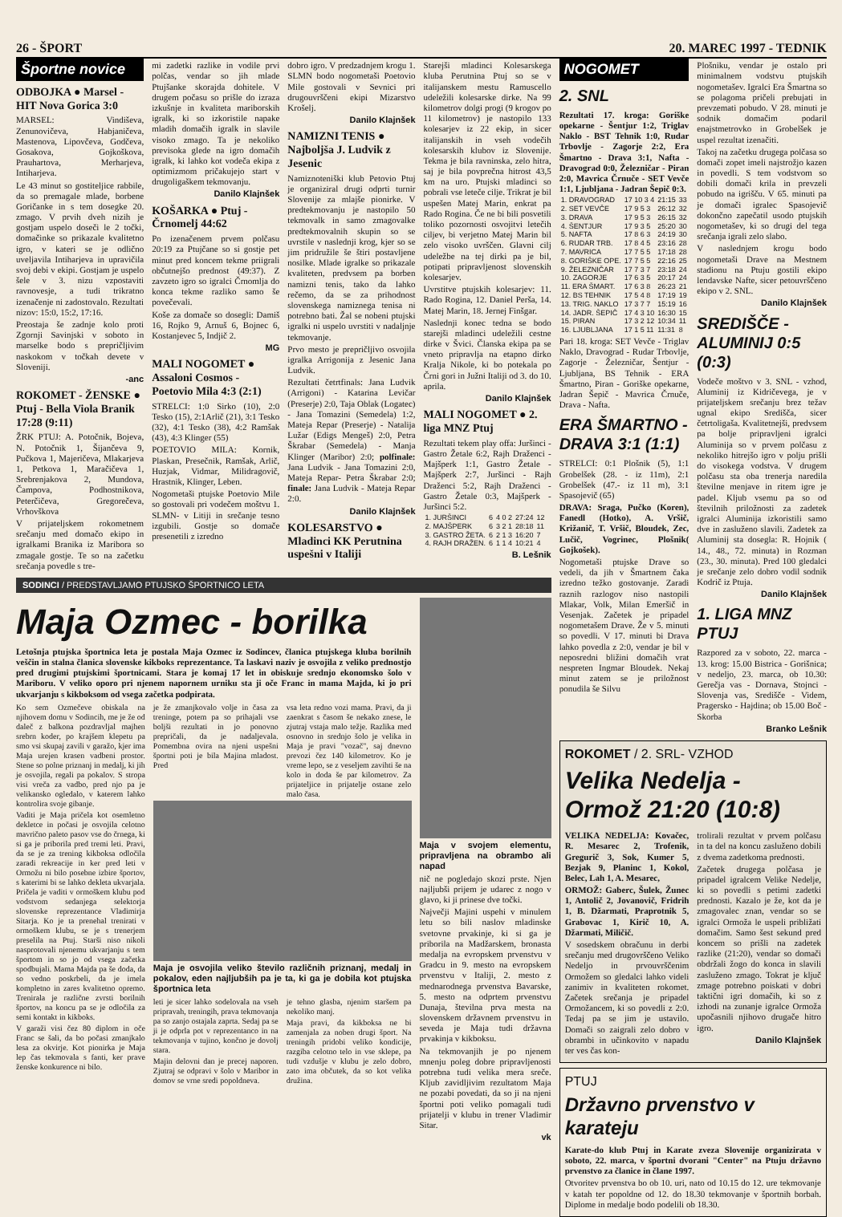26 - ŠPORT 20. MAREC 1997 - TEDNIK
Športne novice
ODBOJKA ● Marsel - HIT Nova Gorica 3:0
MARSEL: Vindiševa, Zenunovičeva, Habjaničeva, Mastenova, Lipovčeva, Godčeva, Gosakova, Gojkoškova, Prauhartova, Merharjeva, Intiharjeva.
Le 43 minut so gostiteljice rabbile, da so premagale mlade, borbene Goričanke in s tem dosegke 20. zmago. V prvih dveh nizih je gostjam uspelo doseči le 2 točki, domačinke so prikazale kvalitetno igro, v kateri se je odlično uveljavila Intiharjeva in upravičila svoj debi v ekipi. Gostjam je uspelo šele v 3. nizu vzpostaviti ravnovesje, a tudi trikratno izenačenje ni zadostovalo. Rezultati nizov: 15:0, 15:2, 17:16.
Preostaja še zadnje kolo proti Zgornji Savinjski v soboto in marselke bodo s prepričljivim naskokom v točkah devete v Sloveniji.
-anc
ROKOMET - ŽENSKE ● Ptuj - Bella Viola Branik 17:28 (9:11)
ŽRK PTUJ: A. Potočnik, Bojeva, N. Potočnik 1, Šijančeva 9, Pučkova 1, Majeričeva, Mlakarjeva 1, Petkova 1, Maračičeva 1, Srebrenjakova 2, Mundova, Čampova, Podhostnikova, Peterčičeva, Gregorečeva, Vrhovškova
V prijateljskem rokometnem srečanju med domačo ekipo in igralkami Branika iz Maribora so zmagale gostje. Te so na začetku srečanja povedle s tre-
mi zadetki razlike in vodile prvi polčas, vendar so jih mlade Ptujšanke skorajda dohitele. V drugem počasu so prišle do izraza izkušnje in kvaliteta mariborskih igralk, ki so izkoristile napake mladih domačih igralk in slavile visoko zmago. Ta je nekoliko previsoka glede na igro domačih igralk, ki lahko kot vodeča ekipa z optimizmom pričakujejo start v drugoligaškem tekmovanju.
Danilo Klajnšek
KOŠARKA ● Ptuj - Črnomelj 44:62
Po izenačenem prvem polčasu 20:19 za Ptujčane so si gostje pet minut pred koncem tekme priigrali občutnejšo prednost (49:37). Z zavzeto igro so igralci Črnomlja do konca tekme razliko samo še povečevali.
Koše za domače so dosegli: Damiš 16, Rojko 9, Arnuš 6, Bojnec 6, Kostanjevec 5, Indjič 2.
MG
MALI NOGOMET ● Assaloni Cosmos - Poetovio Mila 4:3 (2:1)
STRELCI: 1:0 Sirko (10), 2:0 Tesko (15), 2:1Arlič (21), 3:1 Tesko (32), 4:1 Tesko (38), 4:2 Ramšak (43), 4:3 Klinger (55)
POETOVIO MILA: Kornik, Plaskan, Presečnik, Ramšak, Arlič, Huzjak, Vidmar, Milidragovič, Hrastnik, Klinger, Leben.
Nogometaši ptujske Poetovio Mile so gostovali pri vodečem moštvu 1. SLMN- v Litiji in srečanje tesno izgubili. Gostje so domače presenetili z izredno
dobro igro. V predzadnjem krogu 1. SLMN bodo nogometaši Poetovio Mile gostovali v Sevnici pri drugouvrščeni ekipi Mizarstvo Krošelj.
Danilo Klajnšek
NAMIZNI TENIS ● Najboljša J. Ludvik z Jesenic
Namiznoteniški klub Petovio Ptuj je organiziral drugi odprti turnir Slovenije za mlajše pionirke. V predtekmovanju je nastopilo 50 tekmovalk in samo zmagovalke predtekmovalnih skupin so se uvrstile v naslednji krog, kjer so se jim pridružile še štiri postavljene nosilke. Mlade igralke so prikazale kvaliteten, predvsem pa borben namizni tenis, tako da lahko rečemo, da se za prihodnost slovenskega namiznega tenisa ni potrebno bati. Žal se nobeni ptujski igralki ni uspelo uvrstiti v nadaljnje tekmovanje.
Prvo mesto je prepričljivo osvojila igralka Arrigonija z Jesenic Jana Ludvik.
Rezultati četrtfinals: Jana Ludvik (Arrigoni) - Katarina Levičar (Preserje) 2:0, Taja Oblak (Logatec) - Jana Tomazini (Semedela) 1:2, Mateja Repar (Preserje) - Natalija Lužar (Edigs Mengeš) 2:0, Petra Škrabar (Semedela) - Manja Klinger (Maribor) 2:0; polfinale: Jana Ludvik - Jana Tomazini 2:0, Mateja Repar- Petra Škrabar 2:0; finale: Jana Ludvik - Mateja Repar 2:0.
Danilo Klajnšek
KOLESARSTVO ● Mladinci KK Perutnina uspešni v Italiji
Starejši mladinci Kolesarskega kluba Perutnina Ptuj so se v italijanskem mestu Ramuscello udeležili kolesarske dirke. Na 99 kilometrov dolgi progi (9 krogov po 11 kilometrov) je nastopilo 133 kolesarjev iz 22 ekip, in sicer italijanskih in vseh vodečih kolesarskih klubov iz Slovenije. Tekma je bila ravninska, zelo hitra, saj je bila povprečna hitrost 43,5 km na uro. Ptujski mladinci so pobrali vse leteče cilje. Trikrat je bil uspešen Matej Marin, enkrat pa Rado Rogina. Če ne bi bili posvetili toliko pozornosti osvojitvi letečih ciljev, bi verjetno Matej Marin bil zelo visoko uvrščen. Glavni cilj udeležbe na tej dirki pa je bil, potipati pripravljenost slovenskih kolesarjev.
Uvrstitve ptujskih kolesarjev: 11. Rado Rogina, 12. Daniel Perša, 14. Matej Marin, 18. Jernej Finšgar.
Naslednji konec tedna se bodo starejši mladinci udeležili cestne dirke v Švici. Članska ekipa pa se vneto pripravlja na etapno dirko Kralja Nikole, ki bo potekala po Črni gori in Južni Italiji od 3. do 10. aprila.
Danilo Klajnšek
MALI NOGOMET ● 2. liga MNZ Ptuj
Rezultati tekem play offa: Juršinci - Gastro Žetale 6:2, Rajh Draženci - Majšperk 1:1, Gastro Žetale - Majšperk 2:7, Juršinci - Rajh Draženci 5:2, Rajh Draženci - Gastro Žetale 0:3, Majšperk - Juršinci 5:2.
| 1. JURŠINCI | 6 | 4 0 2 | 27:24 | 12 |
| 2. MAJŠPERK | 6 | 3 2 1 | 28:18 | 11 |
| 3. GASTRO ŽETA. | 6 | 2 1 3 | 16:20 | 7 |
| 4. RAJH DRAŽEN. | 6 | 1 1 4 | 10:21 | 4 |
B. Lešnik
SODINCI / PREDSTAVLJAMO PTUJSKO ŠPORTNICO LETA
Maja Ozmec - borilka
Letošnja ptujska športnica leta je postala Maja Ozmec iz Sodincev, članica ptujskega kluba borilnih veščin in stalna članica slovenske kikboks reprezentance. Ta laskavi naziv je osvojila z veliko prednostjo pred drugimi ptujskimi športnicami. Stara je komaj 17 let in obiskuje srednjo ekonomsko šolo v Mariboru. V veliko oporo pri njenem napornem urniku sta ji oče Franc in mama Majda, ki jo pri ukvarjanju s kikboksom od vsega začetka podpirata.
Ko sem Ozmečeve obiskala na njihovem domu v Sodincih, me je že od daleč z balkona pozdravljal majhen srebrn koder, po krajšem klepetu pa smo vsi skupaj zavili v garažo, kjer ima Maja urejen krasen vadbeni prostor. Stene so polne priznanj in medalj, ki jih je osvojila, regali pa pokalov. S stropa visi vreča za vadbo, pred njo pa je velikansko ogledalo, v katerem lahko kontrolira svoje gibanje.
Vaditi je Maja pričela kot osemletno dekletce in počasi je osvojila celotno mavrično paleto pasov vse do črnega, ki si ga je priborila pred tremi leti. Pravi, da se je za trening kikboksa odločila zaradi rekreacije in ker pred leti v Ormožu ni bilo posebne izbire športov, s katerimi bi se lahko dekleta ukvarjala. Pričela je vaditi v ormoškem klubu pod vodstvom sedanjega selektorja slovenske reprezentance Vladimirja Sitarja. Ko je ta prenehal trenirati v ormoškem klubu, se je s trenerjem preselila na Ptuj. Starši niso nikoli nasprotovali njenemu ukvarjanju s tem športom in so jo od vsega začetka spodbujali. Mama Majda pa še doda, da so vedno poskrbeli, da je imela kompletno in zares kvalitetno opremo. Trenirala je različne zvrsti borilnih športov, na koncu pa se je odločila za semi kontakt in kikboks.
V garaži visi čez 80 diplom in oče Franc se šali, da bo počasi zmanjkalo lesa za okvirje. Kot pionirka je Maja lep čas tekmovala s fanti, ker prave ženske konkurence ni bilo.
je že zmanjkovalo volje in časa za treninge, potem pa so prihajali vse boljši rezultati in jo ponovno prepričali, da je nadaljevala. Pomembna ovira na njeni uspešni športni poti je bila Majina mladost. Pred
vsa leta redno vozi mama. Pravi, da ji zaenkrat s časom še nekako znese, le zjutraj vstaja malo težje. Razlika med osnovno in srednjo šolo je velika in Maja je pravi "vozač", saj dnevno prevozi čez 140 kilometrov. Ko je vreme lepo, se z veseljem zavihti še na kolo in doda še par kilometrov. Za prijateljice in prijatelje ostane zelo malo časa.
Maja je osvojila veliko število različnih priznanj, medalj in pokalov, eden najljubših pa je ta, ki ga je dobila kot ptujska športnica leta
leti je sicer lahko sodelovala na vseh pripravah, treningih, prava tekmovanja pa so zanjo ostajala zaprta. Sedaj pa se ji je odprla pot v reprezentanco in na tekmovanja v tujino, končno je dovolj stara.
Majin delovni dan je precej naporen. Zjutraj se odpravi v šolo v Maribor in domov se vrne sredi popoldneva.
je tehno glasba, njenim staršem pa nekoliko manj.
Maja pravi, da kikboksa ne bi zamenjala za noben drugi šport. Na treningih pridobi veliko kondicije, razgiba celotno telo in vse sklepe, pa tudi vzdušje v klubu je zelo dobro, zato ima občutek, da so kot velika družina.
Maja v svojem elementu, pripravljena na obrambo ali napad
nič ne pogledajo skozi prste. Njen najljubši prijem je udarec z nogo v glavo, ki ji prinese dve točki.
Največji Majini uspehi v minulem letu so bili naslov mladinske svetovne prvakinje, ki si ga je priborila na Madžarskem, bronasta medalja na evropskem prvenstvu v Gradcu in 9. mesto na evropskem prvenstvu v Italiji, 2. mesto z mednarodnega prvenstva Bavarske, 5. mesto na odprtem prvenstvu Dunaja, številna prva mesta na slovenskem državnem prvenstvu in seveda je Maja tudi državna prvakinja v kikboksu.
Na tekmovanjih je po njenem mnenju poleg dobre pripravljenosti potrebna tudi velika mera sreče. Kljub zavidljivim rezultatom Maja ne pozabi povedati, da so ji na njeni športni poti veliko pomagali tudi prijatelji v klubu in trener Vladimir Sitar.
vk
NOGOMET
2. SNL
Rezultati 17. kroga: Goriške opekarne - Šentjur 1:2, Triglav Naklo - BST Tehnik 1:0, Rudar Trbovlje - Zagorje 2:2, Era Šmartno - Drava 3:1, Nafta - Dravograd 0:0, Železničar - Piran 2:0, Mavrica Črnuče - SET Vevče 1:1, Ljubljana - Jadran Šepič 0:3.
| 1. DRAVOGRAD | 17 10 3 4 | 21:15 | 33 |
| 2. SET VEVČE | 17 9 5 3 | 26:12 | 32 |
| 3. DRAVA | 17 9 5 3 | 26:15 | 32 |
| 4. ŠENTJUR | 17 9 3 5 | 25:20 | 30 |
| 5. NAFTA | 17 8 6 3 | 24:19 | 30 |
| 6. RUDAR TRB. | 17 8 4 5 | 23:16 | 28 |
| 7. MAVRICA | 17 7 5 5 | 17:18 | 28 |
| 8. GORIŠKE OPE. | 17 7 5 5 | 22:16 | 25 |
| 9. ŽELEZNIČAR | 17 7 3 7 | 23:18 | 24 |
| 10. ZAGORJE | 17 6 3 5 | 20:17 | 24 |
| 11. ERA ŠMART. | 17 6 3 8 | 26:23 | 21 |
| 12. BS TEHNIK | 17 5 4 8 | 17:19 | 19 |
| 13. TRIG. NAKLO | 17 3 7 7 | 15:19 | 16 |
| 14. JADR. ŠEPIČ | 17 4 3 10 | 16:30 | 15 |
| 15. PIRAN | 17 3 2 12 | 10:34 | 11 |
| 16. LJUBLJANA | 17 1 5 11 | 11:31 | 8 |
Pari 18. kroga: SET Vevče - Triglav Naklo, Dravograd - Rudar Trbovlje, Zagorje - Železničar, Šentjur - Ljubljana, BS Tehnik - ERA Šmartno, Piran - Goriške opekarne, Jadran Šepič - Mavrica Črnuče, Drava - Nafta.
ERA ŠMARTNO - DRAVA 3:1 (1:1)
STRELCI: 0:1 Plošnik (5), 1:1 Grobelšek (28. - iz 11m), 2:1 Grobelšek (47.- iz 11 m), 3:1 Spasojevič (65)
DRAVA: Sraga, Pučko (Koren), Fanedl (Hotko), A. Vršič, Križanič, T. Vršič, Bloudek, Zec, Lučič, Vogrinec, Plošnik( Gojkošek).
Nogometaši ptujske Drave so vedeli, da jih v Šmartnem čaka izredno težko gostovanje. Zaradi raznih razlogov niso nastopili Mlakar, Volk, Milan Emeršič in Vesenjak. Začetek je pripadel nogometašem Drave. Že v 5. minuti so povedli. V 17. minuti bi Drava lahko povedla z 2:0, vendar je bil v neposredni bližini domačih vrat nespreten Ingmar Bloudek. Nekaj minut zatem se je priložnost ponudila še Silvu
Plošniku, vendar je ostalo pri minimalnem vodstvu ptujskih nogometašev. Igralci Era Šmartna so se polagoma pričeli prebujati in prevzemati pobudo. V 28. minuti je sodnik domačim podaril enajstmetrovko in Grobelšek je uspel rezultat izenačiti.
Takoj na začetku drugega polčasa so domači zopet imeli najstrožjo kazen in povedli. S tem vodstvom so dobili domači krila in prevzeli pobudo na igrišču. V 65. minuti pa je domači igralec Spasojevič dokončno zapečatil usodo ptujskih nogometašev, ki so drugi del tega srečanja igrali zelo slabo.
V naslednjem krogu bodo nogometaši Drave na Mestnem stadionu na Ptuju gostili ekipo lendavske Nafte, sicer petouvrščeno ekipo v 2. SNL.
Danilo Klajnšek
SREDIŠČE - ALUMINIJ 0:5 (0:3)
Vodeče moštvo v 3. SNL - vzhod, Aluminij iz Kidričevega, je v prijateljskem srečanju brez težav ugnal ekipo Središča, sicer četrtoligaša. Kvalitetnejši, predvsem pa bolje pripravljeni igralci Aluminija so v prvem polčasu z nekoliko hitrejšo igro v polju prišli do visokega vodstva. V drugem polčasu sta oba trenerja naredila številne menjave in ritem igre je padel. Kljub vsemu pa so od številnih priložnosti za zadetek igralci Aluminija izkoristili samo dve in zasluženo slavili. Zadetek za Aluminij sta dosegla: R. Hojnik ( 14., 48., 72. minuta) in Rozman (23., 30. minuta). Pred 100 gledalci je srečanje zelo dobro vodil sodnik Kodrič iz Ptuja.
Danilo Klajnšek
1. LIGA MNZ PTUJ
Razpored za v soboto, 22. marca - 13. krog: 15.00 Bistrica - Gorišnica; v nedeljo, 23. marca, ob 10.30: Gerečja vas - Dornava, Stojnci - Slovenja vas, Središče - Videm, Pragersko - Hajdina; ob 15.00 Boč - Skorba
Branko Lešnik
ROKOMET / 2. SRL- VZHOD
Velika Nedelja - Ormož 21:20 (10:8)
VELIKA NEDELJA: Kovačec, R. Mesarec 2, Trofenik, Gregurič 3, Sok, Kumer 5, Bezjak 9, Planinc 1, Kokol, Belec, Lah 1, A. Mesarec,
ORMOŽ: Gaberc, Šulek, Žunec 1, Antolič 2, Jovanovič, Fridrih 1, B. Džarmati, Praprotnik 5, Grabovac 1, Kirič 10, A. Džarmati, Miličič.
V sosedskem obračunu in derbi srečanju med drugovrščeno Veliko Nedeljo in prvouvrščenim Ormožem so gledalci lahko videli zanimiv in kvaliteten rokomet. Začetek srečanja je pripadel Ormožancem, ki so povedli z 2:0. Tedaj pa se jim je ustavilo. Domači so zaigrali zelo dobro v obrambi in učinkovito v napadu ter ves čas kon-
trolirali rezultat v prvem polčasu in ta del na koncu zasluženo dobili z dvema zadetkoma prednosti.
Začetek drugega polčasa je pripadel igralcem Velike Nedelje, ki so povedli s petimi zadetki prednosti. Kazalo je že, kot da je zmagovalec znan, vendar so se igralci Ormoža le uspeli približati domačim. Samo šest sekund pred koncem so prišli na zadetek razlike (21:20), vendar so domači obdržali žogo do konca in slavili zasluženo zmago. Tokrat je ključ zmage potrebno poiskati v dobri taktični igri domačih, ki so z izhodi na zunanje igralce Ormoža upočasnili njihovo drugače hitro igro.
Danilo Klajnšek
PTUJ
Državno prvenstvo v karateju
Karate-do klub Ptuj in Karate zveza Slovenije organizirata v soboto, 22. marca, v športni dvorani "Center" na Ptuju državno prvenstvo za članice in člane 1997.
Otvoritev prvenstva bo ob 10. uri, nato od 10.15 do 12. ure tekmovanje v katah ter popoldne od 12. do 18.30 tekmovanje v športnih borbah. Diplome in medalje bodo podelili ob 18.30.